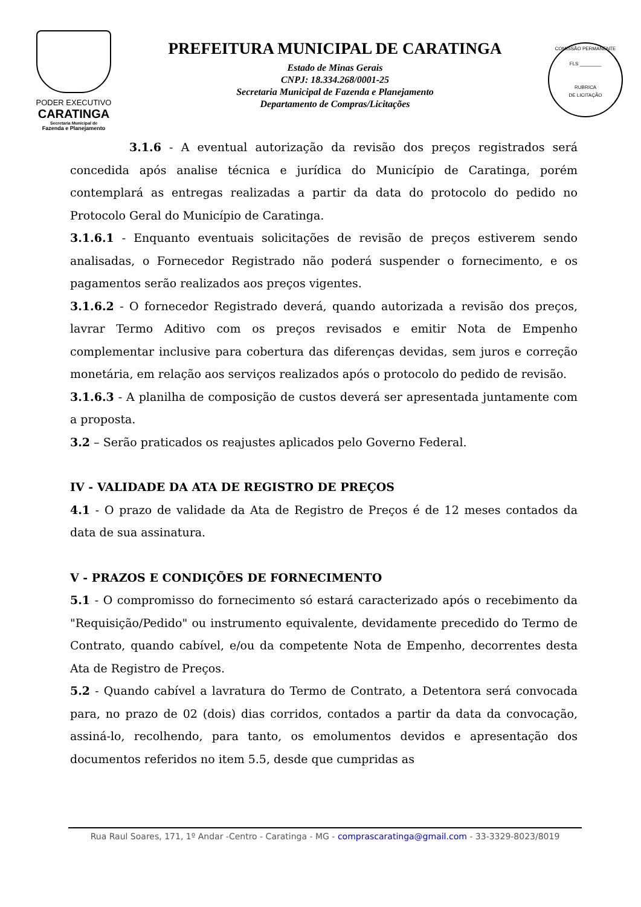PODER EXECUTIVO
CARATINGA
Secretaria Municipal de
Fazenda e Planejamento
PREFEITURA MUNICIPAL DE CARATINGA
Estado de Minas Gerais
CNPJ: 18.334.268/0001-25
Secretaria Municipal de Fazenda e Planejamento
Departamento de Compras/Licitações
COMISSÃO PERMANENTE
FLS ________
RUBRICA
DE LICITAÇÃO
3.1.6 - A eventual autorização da revisão dos preços registrados será concedida após analise técnica e jurídica do Município de Caratinga, porém contemplará as entregas realizadas a partir da data do protocolo do pedido no Protocolo Geral do Município de Caratinga.
3.1.6.1 - Enquanto eventuais solicitações de revisão de preços estiverem sendo analisadas, o Fornecedor Registrado não poderá suspender o fornecimento, e os pagamentos serão realizados aos preços vigentes.
3.1.6.2 - O fornecedor Registrado deverá, quando autorizada a revisão dos preços, lavrar Termo Aditivo com os preços revisados e emitir Nota de Empenho complementar inclusive para cobertura das diferenças devidas, sem juros e correção monetária, em relação aos serviços realizados após o protocolo do pedido de revisão.
3.1.6.3 - A planilha de composição de custos deverá ser apresentada juntamente com a proposta.
3.2 – Serão praticados os reajustes aplicados pelo Governo Federal.
IV - VALIDADE DA ATA DE REGISTRO DE PREÇOS
4.1 - O prazo de validade da Ata de Registro de Preços é de 12 meses contados da data de sua assinatura.
V - PRAZOS E CONDIÇÕES DE FORNECIMENTO
5.1 - O compromisso do fornecimento só estará caracterizado após o recebimento da "Requisição/Pedido" ou instrumento equivalente, devidamente precedido do Termo de Contrato, quando cabível, e/ou da competente Nota de Empenho, decorrentes desta Ata de Registro de Preços.
5.2 - Quando cabível a lavratura do Termo de Contrato, a Detentora será convocada para, no prazo de 02 (dois) dias corridos, contados a partir da data da convocação, assiná-lo, recolhendo, para tanto, os emolumentos devidos e apresentação dos documentos referidos no item 5.5, desde que cumpridas as
Rua Raul Soares, 171, 1º Andar -Centro - Caratinga - MG - comprascaratinga@gmail.com - 33-3329-8023/8019